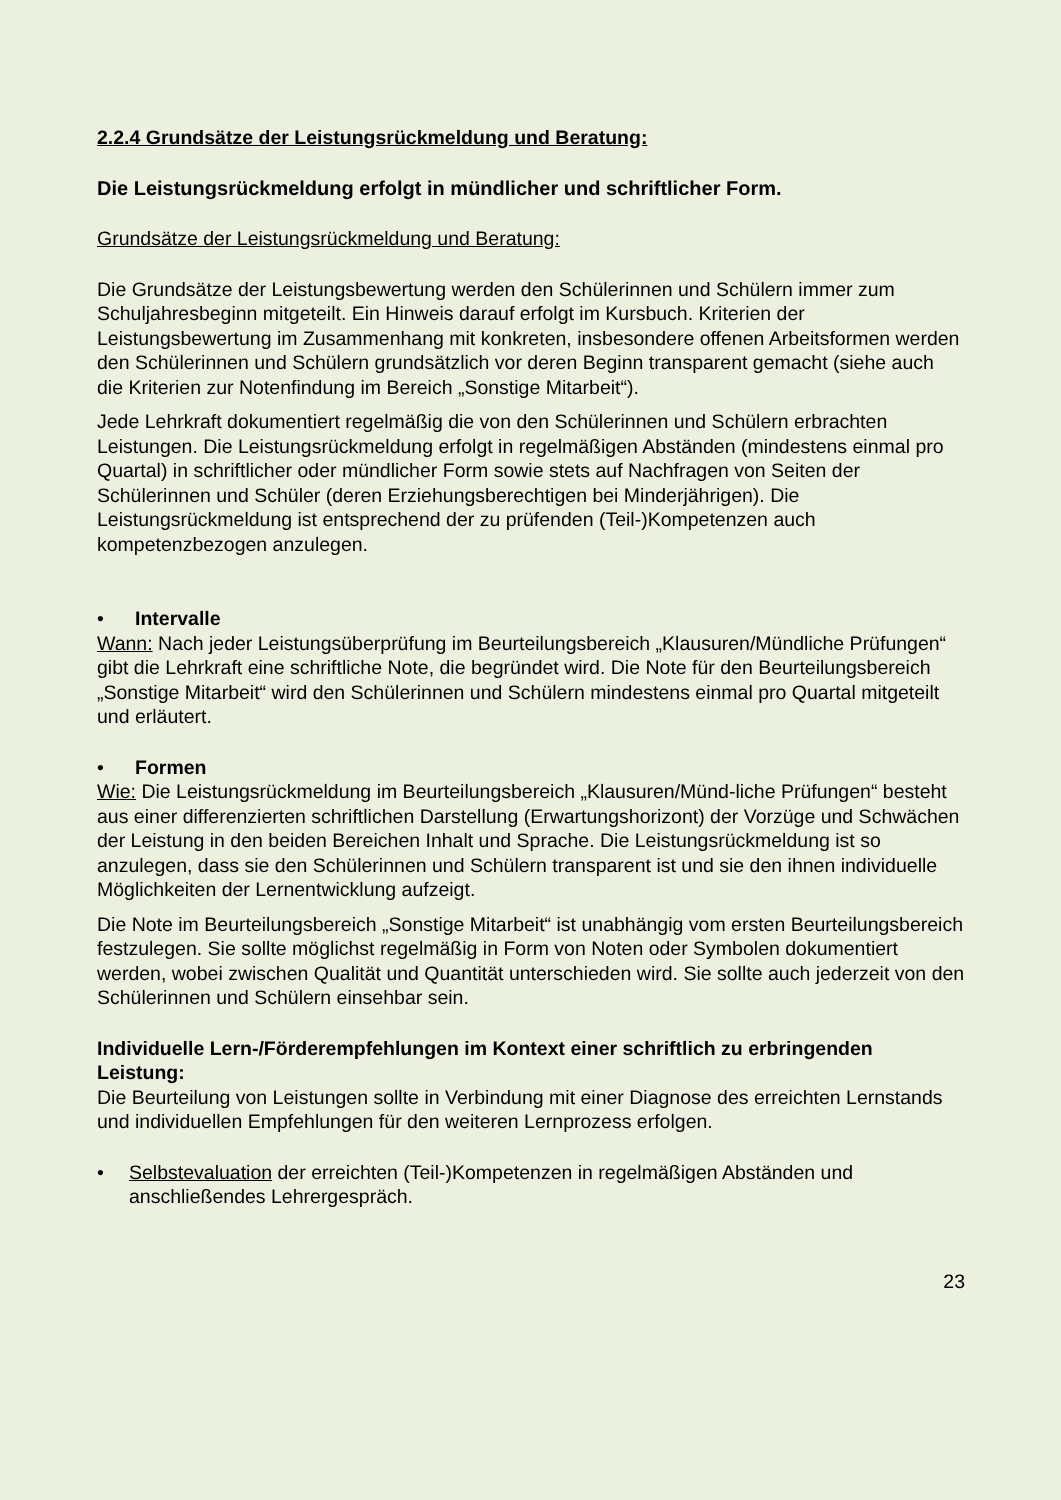2.2.4 Grundsätze der Leistungsrückmeldung und Beratung:
Die Leistungsrückmeldung erfolgt in mündlicher und schriftlicher Form.
Grundsätze der Leistungsrückmeldung und Beratung:
Die Grundsätze der Leistungsbewertung werden den Schülerinnen und Schülern immer zum Schuljahresbeginn mitgeteilt. Ein Hinweis darauf erfolgt im Kursbuch. Kriterien der Leistungsbewertung im Zusammenhang mit konkreten, insbesondere offenen Arbeitsformen werden den Schülerinnen und Schülern grundsätzlich vor deren Beginn transparent gemacht (siehe auch die Kriterien zur Notenfindung im Bereich „Sonstige Mitarbeit“).
Jede Lehrkraft dokumentiert regelmäßig die von den Schülerinnen und Schülern erbrachten Leistungen. Die Leistungsrückmeldung erfolgt in regelmäßigen Abständen (mindestens einmal pro Quartal) in schriftlicher oder mündlicher Form sowie stets auf Nachfragen von Seiten der Schülerinnen und Schüler (deren Erziehungsberechtigen bei Minderjährigen). Die Leistungsrückmeldung ist entsprechend der zu prüfenden (Teil-)Kompetenzen auch kompetenzbezogen anzulegen.
• Intervalle
Wann: Nach jeder Leistungsüberprüfung im Beurteilungsbereich „Klausuren/Mündliche Prüfungen“ gibt die Lehrkraft eine schriftliche Note, die begründet wird. Die Note für den Beurteilungsbereich „Sonstige Mitarbeit“ wird den Schülerinnen und Schülern mindestens einmal pro Quartal mitgeteilt und erläutert.
• Formen
Wie: Die Leistungsrückmeldung im Beurteilungsbereich „Klausuren/Münd-liche Prüfungen“ besteht aus einer differenzierten schriftlichen Darstellung (Erwartungshorizont) der Vorzüge und Schwächen der Leistung in den beiden Bereichen Inhalt und Sprache. Die Leistungsrückmeldung ist so anzulegen, dass sie den Schülerinnen und Schülern transparent ist und sie den ihnen individuelle Möglichkeiten der Lernentwicklung aufzeigt.
Die Note im Beurteilungsbereich „Sonstige Mitarbeit“ ist unabhängig vom ersten Beurteilungsbereich festzulegen. Sie sollte möglichst regelmäßig in Form von Noten oder Symbolen dokumentiert werden, wobei zwischen Qualität und Quantität unterschieden wird. Sie sollte auch jederzeit von den Schülerinnen und Schülern einsehbar sein.
Individuelle Lern-/Förderempfehlungen im Kontext einer schriftlich zu erbringenden Leistung:
Die Beurteilung von Leistungen sollte in Verbindung mit einer Diagnose des erreichten Lernstands und individuellen Empfehlungen für den weiteren Lernprozess erfolgen.
• Selbstevaluation der erreichten (Teil-)Kompetenzen in regelmäßigen Abständen und anschließendes Lehrergespräch.
23